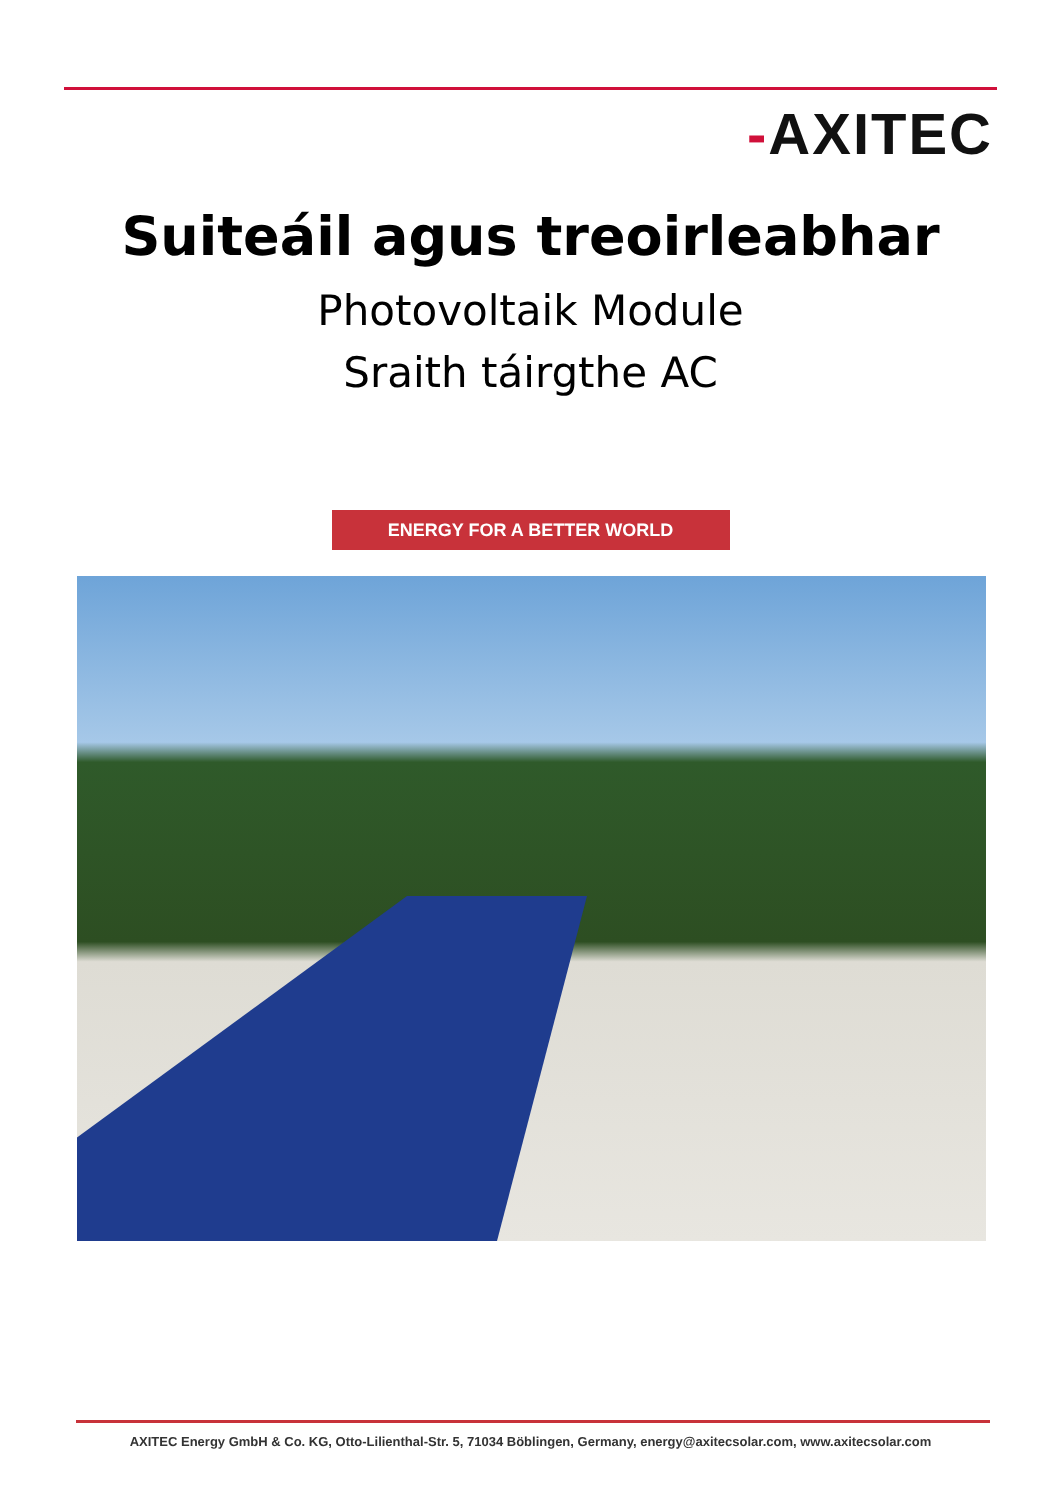-AXITEC
Suiteáil agus treoirleabhar
Photovoltaik Module
Sraith táirgthe AC
ENERGY FOR A BETTER WORLD
AXITEC Energy GmbH & Co. KG, Otto-Lilienthal-Str. 5, 71034 Böblingen, Germany, energy@axitecsolar.com, www.axitecsolar.com